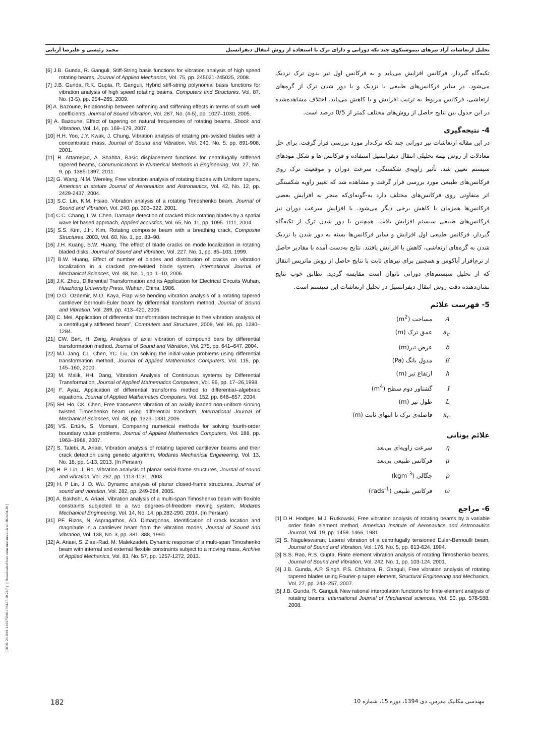تحلیل ارتعاشات آزاد تیرهای تیموشنکوی چند تکه دورانی و دارای ترک با استفاده از روش انتقال دیفرانسیل محمد رئیسی و علیرضا آریایی
تکیه‌گاه گیردار، فرکانس افزایش می‌یابد و به فرکانس اول تیر بدون ترک نزدیک می‌شود. در سایر فرکانس‌های طبیعی با نزدیک و یا دور شدن ترک از گره‌های ارتعاشی، فرکانس مربوط به ترتیب افزایش و یا کاهش می‌یابد. اختلاف مشاهده‌شده در این جدول بین نتایج حاصل از روش‌های مختلف کمتر از 0/5 درصد است.
4- نتیجه‌گیری
در این مقاله ارتعاشات تیر دورانی چند تکه ترک‌دار مورد بررسی قرار گرفت. برای حل معادلات از روش نیمه تحلیلی انتقال دیفرانسیل استفاده و فرکانس-ها و شکل مودهای سیستم تعیین شد. تأثیر زاویه‌ی شکستگی، سرعت دوران و موقعیت ترک روی فرکانس‌های طبیعی مورد بررسی قرار گرفت و مشاهده شد که تغییر زاویه شکستگی اثر متفاوتی روی فرکانس‌های مختلف دارد به-گونه‌ای‌که منجر به افزایش بعضی فرکانس‌ها همزمان با کاهش برخی دیگر می‌شود. با افزایش سرعت دوران نیز فرکانس‌های طبیعی سیستم افزایش یافت. همچنین با دور شدن ترک از تکیه‌گاه گیردار، فرکانس طبیعی اول افزایش و سایر فرکانس‌ها بسته به دور شدن یا نزدیک شدن به گره‌های ارتعاشی، کاهش یا افزایش یافتند. نتایج به‌دست آمده با مقادیر حاصل از نرم‌افزار آباکوس و همچنین برای تیرهای ثابت با نتایج حاصل از روش ماتریس انتقال که از تحلیل سیستم‌های دورانی ناتوان است مقایسه گردید. تطابق خوب نتایج نشان‌دهنده دقت روش انتقال دیفرانسیل در تحلیل ارتعاشات این سیستم است.
5- فهرست علائم
A مساحت (m<sup>2</sup>)
a<sub>c</sub> عمق ترک (m)
b عرض تیر(m)
E مدول یانگ (Pa)
h ارتفاع تیر (m)
I گشتاور دوم سطح (m<sup>4</sup>)
L طول تیر (m)
x<sub>c</sub> فاصله‌ی ترک تا انتهای ثابت (m)
علائم یونانی
η سرعت زاویه‌ای بی‌بعد
μ فرکانس طبیعی بی‌بعد
ρ چگالی (kgm<sup>-3</sup>)
ω فرکانس طبیعی (rads<sup>-1</sup>)
6- مراجع
[1] D.H. Hodges, M.J. Rutkowski, Free vibration analysis of rotating beams by a variable order finite element method, American Institute of Aeronautics and Astronautics Journal, Vol. 19, pp. 1459–1466, 1981.
[2] S. Naguleswaran, Lateral vibration of a centrifugally tensioned Euler-Bernoulli beam, Journal of Sound and Vibration, Vol. 176, No. 5, pp. 613-624, 1994.
[3] S.S. Rao, R.S. Gupta, Finite element vibration analysis of rotating Timoshenko beams, Journal of Sound and Vibration, Vol. 242, No. 1, pp. 103-124, 2001.
[4] J.B. Gunda, A.P. Singh, P.S. Chhabra, R. Ganguli, Free vibration analysis of rotating tapered blades using Fourier-p super element, Structural Engineering and Mechanics, Vol. 27, pp. 243–257, 2007.
[5] J.B. Gunda, R. Ganguli, New rational interpolation functions for finite element analysis of rotating beams, International Journal of Mechanical sciences, Vol. 50, pp. 578-588, 2008.
[6] J.B. Gunda, R. Ganguli, Stiff-String basis functions for vibration analysis of high speed rotating beams, Journal of Applied Mechanics, Vol. 75, pp. 245021-245025, 2008.
[7] J.B. Gunda, R.K. Gupta, R. Ganguli, Hybrid stiff-string polynomial basis functions for vibration analysis of high speed rotating beams, Computers and Structures, Vol. 87, No. (3-5), pp. 254–265, 2009.
[8] A. Bazoune, Relationship between softening and stiffening effects in terms of south well coefficients, Journal of Sound Vibration, Vol. 287, No. (4-5), pp. 1027–1030, 2005.
[9] A. Bazoune, Effect of tapering on natural frequencies of rotating beams, Shock and Vibration, Vol. 14, pp. 169–179, 2007.
[10] H.H. Yoo, J.Y. Kwak, J. Chung, Vibration analysis of rotating pre-twisted blades with a concentrated mass, Journal of Sound and Vibration, Vol. 240, No. 5, pp. 891-908, 2001.
[11] R. Attarnejad, A. Shahba, Basic displacement functions for centrifugally stiffened tapered beams, Communications in Numerical Methods in Engineering, Vol. 27, No. 9, pp. 1385-1397, 2011.
[12] G. Wang, N.M. Wereley, Free vibration analysis of rotating blades with Uniform tapers, American in statute Journal of Aeronautics and Astronautics, Vol. 42, No. 12, pp. 2429-2437, 2004.
[13] S.C. Lin, K.M. Hsiao, Vibration analysis of a rotating Timoshenko beam, Journal of Sound and Vibration, Vol. 240, pp. 303–322, 2001.
[14] C.C. Chang, L.W. Chen, Damage detection of cracked thick rotating blades by a spatial wave let based approach, Applied acoustics, Vol. 65, No. 11, pp. 1095–1111, 2004.
[15] S.S. Kim, J.H. Kim, Rotating composite beam with a breathing crack, Composite Structures, 2003, Vol. 60, No. 1, pp. 83–90.
[16] J.H. Kuang, B.W. Huang, The effect of blade cracks on mode localization in rotating bladed disks, Journal of Sound and Vibration, Vol. 227, No. 1, pp. 85–103, 1999.
[17] B.W. Huang, Effect of number of blades and distribution of cracks on vibration localization in a cracked pre-twisted blade system, International Journal of Mechanical Sciences, Vol. 48, No. 1, pp. 1–10, 2006.
[18] J.K. Zhou, Differential Transformation and its Application for Electrical Circuits Wuhan, Huazhong University Press, Wuhan, China, 1986.
[19] O.O. Ozdemir, M.O. Kaya, Flap wise bending vibration analysis of a rotating tapered cantilever Bernoulli-Euler beam by differential transform method, Journal of Sound and Vibration, Vol. 289, pp. 413–420, 2006.
[20] C. Mei, Application of differential transformation technique to free vibration analysis of a centrifugally stiffened beam", Computers and Structures, 2008, Vol. 86, pp. 1280–1284.
[21] CW. Bert, H. Zeng, Analysis of axial vibration of compound bars by differential transformation method, Journal of Sound and Vibration, Vol. 275, pp. 641–647, 2004.
[22] MJ. Jang, CL. Chen, YC. Liu, On solving the initial-value problems using differential transformation method, Journal of Applied Mathematics Computers, Vol. 115, pp. 145–160, 2000.
[23] M. Malik, HH. Dang, Vibration Analysis of Continuous systems by Differential Transformation, Journal of Applied Mathematics Computers, Vol. 96, pp. 17–26,1998.
[24] F. Ayaz, Application of differential transforms method to differential–algebraic equations, Journal of Applied Mathematics Computers, Vol. 152, pp. 648–657, 2004.
[25] SH. Ho, CK. Chen, Free transverse vibration of an axially loaded non-uniform sinning twisted Timoshenko beam using differential transform, International Journal of Mechanical Sciences, Vol. 48, pp. 1323–1331,2006.
[26] VS. Ertürk, S. Momani, Comparing numerical methods for solving fourth-order boundary value problems, Journal of Applied Mathematics Computers, Vol. 188, pp. 1963–1968, 2007.
[27] S. Talebi, A. Ariaei, Vibration analysis of rotating tapered cantilever beams and their crack detection using genetic algorithm, Modares Mechanical Engineering, Vol. 13, No. 18, pp. 1-13, 2013. (In Persian)
[28] H. P. Lin, J. Ro, Vibration analysis of planar serial-frame structures, Journal of sound and vibration, Vol. 262, pp. 1113-1131, 2003.
[29] H. P Lin, J. D. Wu, Dynamic analysis of planar closed-frame structures, Journal of sound and vibration, Vol. 282, pp. 249-264, 2005.
[30] A. Bakhshi, A. Ariaei, Vibration analysis of a multi-span Timoshenko beam with flexible constraints subjected to a two degrees-of-freedom moving system, Modares Mechanical Engineering, Vol. 14, No. 14, pp.282-290, 2014. (In Persian)
[31] PF. Rizos, N. Aspragathos, AD. Dimargonas, Identification of crack location and magnitude in a cantilever beam from the vibration modes, Journal of Sound and Vibration, Vol. 138, No. 3, pp. 381–388, 1990.
[32] A. Ariaei, S. Ziaei-Rad, M. Malekzadeh, Dynamic response of a multi-span Timoshenko beam with internal and external flexible constraints subject to a moving mass, Archive of Applied Mechanics, Vol. 83, No. 57, pp. 1257-1272, 2013.
182 مهندسی مکانیک مدرس، دی 1394، دوره 15، شماره 10
[ DOR: 20.1001.1.10275940.1394.15.10.23.7 ] [ Downloaded from mme.modares.ac.ir on 2024-04-20 ]